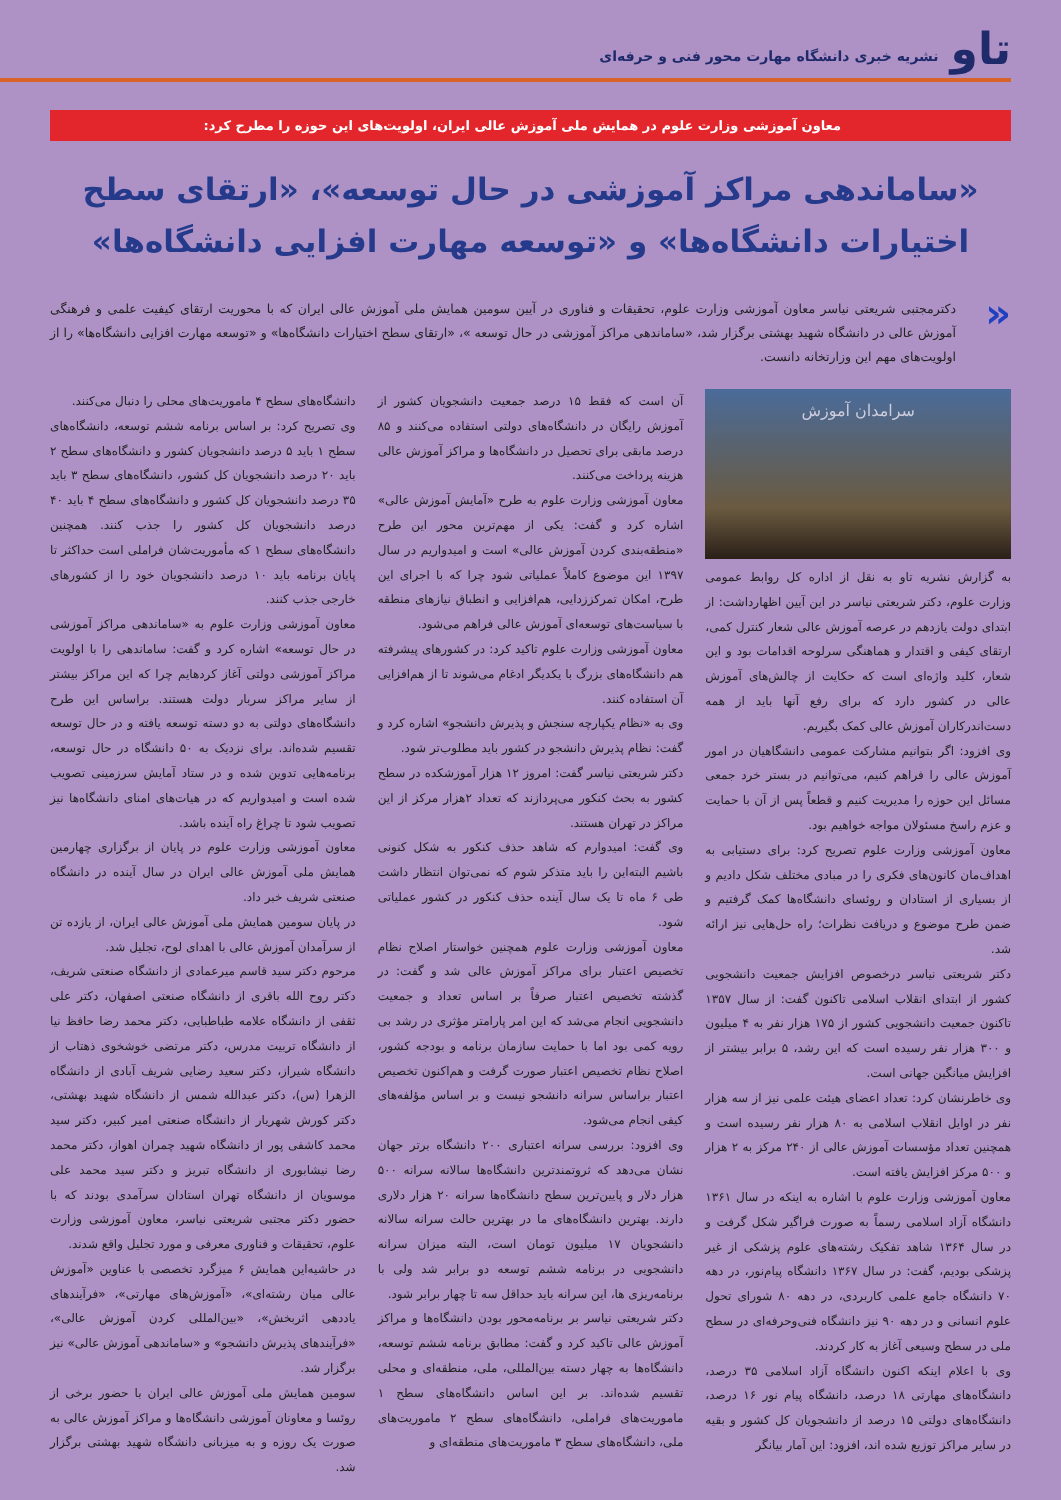تاو نشریه خبری دانشگاه مهارت محور فنی و حرفه‌ای
معاون آموزشی وزارت علوم در همایش ملی آموزش عالی ایران، اولویت‌های این حوزه را مطرح کرد:
«ساماندهی مراکز آموزشی در حال توسعه»، «ارتقای سطح اختیارات دانشگاه‌ها» و «توسعه مهارت افزایی دانشگاه‌ها»
« دکترمجتبی شریعتی نیاسر معاون آموزشی وزارت علوم، تحقیقات و فناوری در آیین سومین همایش ملی آموزش عالی ایران که با محوریت ارتقای کیفیت علمی و فرهنگی آموزش عالی در دانشگاه شهید بهشتی برگزار شد، «ساماندهی مراکز آموزشی در حال توسعه »، «ارتقای سطح اختیارات دانشگاه‌ها» و «توسعه مهارت افزایی دانشگاه‌ها» را از اولویت‌های مهم این وزارتخانه دانست.
سرامدان آموزش
به گزارش نشریه تاو به نقل از اداره کل روابط عمومی وزارت علوم، دکتر شریعتی نیاسر در این آیین اظهارداشت: از ابتدای دولت یازدهم در عرصه آموزش عالی شعار کنترل کمی، ارتقای کیفی و اقتدار و هماهنگی سرلوحه اقدامات بود و این شعار، کلید واژه‌ای است که حکایت از چالش‌های آموزش عالی در کشور دارد که برای رفع آنها باید از همه دست‌اندرکاران آموزش عالی کمک بگیریم.
وی افزود: اگر بتوانیم مشارکت عمومی دانشگاهیان در امور آموزش عالی را فراهم کنیم، می‌توانیم در بستر خرد جمعی مسائل این حوزه را مدیریت کنیم و قطعاً پس از آن با حمایت و عزم راسخ مسئولان مواجه خواهیم بود.
معاون آموزشی وزارت علوم تصریح کرد: برای دستیابی به اهداف‌مان کانون‌های فکری را در مبادی مختلف شکل دادیم و از بسیاری از استادان و روئسای دانشگاه‌ها کمک گرفتیم و ضمن طرح موضوع و دریافت نظرات؛ راه حل‌هایی نیز ارائه شد.
دکتر شریعتی نیاسر درخصوص افزایش جمعیت دانشجویی کشور از ابتدای انقلاب اسلامی تاکنون گفت: از سال ۱۳۵۷ تاکنون جمعیت دانشجویی کشور از ۱۷۵ هزار نفر به ۴ میلیون و ۳۰۰ هزار نفر رسیده است که این رشد، ۵ برابر بیشتر از افزایش میانگین جهانی است.
وی خاطرنشان کرد: تعداد اعضای هیئت علمی نیز از سه هزار نفر در اوایل انقلاب اسلامی به ۸۰ هزار نفر رسیده است و همچنین تعداد مؤسسات آموزش عالی از ۲۴۰ مرکز به ۲ هزار و ۵۰۰ مرکز افزایش یافته است.
معاون آموزشی وزارت علوم با اشاره به اینکه در سال ۱۳۶۱ دانشگاه آزاد اسلامی رسماً به صورت فراگیر شکل گرفت و در سال ۱۳۶۴ شاهد تفکیک رشته‌های علوم پزشکی از غیر پزشکی بودیم، گفت: در سال ۱۳۶۷ دانشگاه پیام‌نور، در دهه ۷۰ دانشگاه جامع علمی کاربردی، در دهه ۸۰ شورای تحول علوم انسانی و در دهه ۹۰ نیز دانشگاه فنی‌وحرفه‌ای در سطح ملی در سطح وسیعی آغاز به کار کردند.
وی با اعلام اینکه اکنون دانشگاه آزاد اسلامی ۳۵ درصد، دانشگاه‌های مهارتی ۱۸ درصد، دانشگاه پیام نور ۱۶ درصد، دانشگاه‌های دولتی ۱۵ درصد از دانشجویان کل کشور و بقیه در سایر مراکز توزیع شده اند، افزود: این آمار بیانگر
آن است که فقط ۱۵ درصد جمعیت دانشجویان کشور از آموزش رایگان در دانشگاه‌های دولتی استفاده می‌کنند و ۸۵ درصد مابقی برای تحصیل در دانشگاه‌ها و مراکز آموزش عالی هزینه پرداخت می‌کنند.
معاون آموزشی وزارت علوم به طرح «آمایش آموزش عالی» اشاره کرد و گفت: یکی از مهم‌ترین محور این طرح «منطقه‌بندی کردن آموزش عالی» است و امیدواریم در سال ۱۳۹۷ این موضوع کاملاً عملیاتی شود چرا که با اجرای این طرح، امکان تمرکززدایی، هم‌افزایی و انطباق نیازهای منطقه با سیاست‌های توسعه‌ای آموزش عالی فراهم می‌شود.
معاون آموزشی وزارت علوم تاکید کرد: در کشورهای پیشرفته هم دانشگاه‌های بزرگ با یکدیگر ادغام می‌شوند تا از هم‌افزایی آن استفاده کنند.
وی به «نظام یکپارچه سنجش و پذیرش دانشجو» اشاره کرد و گفت: نظام پذیرش دانشجو در کشور باید مطلوب‌تر شود.
دکتر شریعتی نیاسر گفت: امروز ۱۲ هزار آموزشکده در سطح کشور به بحث کنکور می‌پردازند که تعداد ۲هزار مرکز از این مراکز در تهران هستند.
وی گفت: امیدوارم که شاهد حذف کنکور به شکل کنونی باشیم البته‌این را باید متذکر شوم که نمی‌توان انتظار داشت طی ۶ ماه تا یک سال آینده حذف کنکور در کشور عملیاتی شود.
معاون آموزشی وزارت علوم همچنین خواستار اصلاح نظام تخصیص اعتبار برای مراکز آموزش عالی شد و گفت: در گذشته تخصیص اعتبار صرفاً بر اساس تعداد و جمعیت دانشجویی انجام می‌شد که این امر پارامتر مؤثری در رشد بی رویه کمی بود اما با حمایت سازمان برنامه و بودجه کشور، اصلاح نظام تخصیص اعتبار صورت گرفت و هم‌اکنون تخصیص اعتبار براساس سرانه دانشجو نیست و بر اساس مؤلفه‌های کیفی انجام می‌شود.
وی افزود: بررسی سرانه اعتباری ۲۰۰ دانشگاه برتر جهان نشان می‌دهد که ثروتمندترین دانشگاه‌ها سالانه سرانه ۵۰۰ هزار دلار و پایین‌ترین سطح دانشگاه‌ها سرانه ۲۰ هزار دلاری دارند. بهترین دانشگاه‌های ما در بهترین حالت سرانه سالانه دانشجویان ۱۷ میلیون تومان است، البته میزان سرانه دانشجویی در برنامه ششم توسعه دو برابر شد ولی با برنامه‌ریزی ها، این سرانه باید حداقل سه تا چهار برابر شود.
دکتر شریعتی نیاسر بر برنامه‌محور بودن دانشگاه‌ها و مراکز آموزش عالی تاکید کرد و گفت: مطابق برنامه ششم توسعه، دانشگاه‌ها به چهار دسته بین‌المللی، ملی، منطقه‌ای و محلی تقسیم شده‌اند. بر این اساس دانشگاه‌های سطح ۱ ماموریت‌های فراملی، دانشگاه‌های سطح ۲ ماموریت‌های ملی، دانشگاه‌های سطح ۳ ماموریت‌های منطقه‌ای و
دانشگاه‌های سطح ۴ ماموریت‌های محلی را دنبال می‌کنند.
وی تصریح کرد: بر اساس برنامه ششم توسعه، دانشگاه‌های سطح ۱ باید ۵ درصد دانشجویان کشور و دانشگاه‌های سطح ۲ باید ۲۰ درصد دانشجویان کل کشور، دانشگاه‌های سطح ۳ باید ۳۵ درصد دانشجویان کل کشور و دانشگاه‌های سطح ۴ باید ۴۰ درصد دانشجویان کل کشور را جذب کنند. همچنین دانشگاه‌های سطح ۱ که مأموریت‌شان فراملی است حداکثر تا پایان برنامه باید ۱۰ درصد دانشجویان خود را از کشورهای خارجی جذب کنند.
معاون آموزشی وزارت علوم به «ساماندهی مراکز آموزشی در حال توسعه» اشاره کرد و گفت: ساماندهی را با اولویت مراکز آموزشی دولتی آغاز کردهایم چرا که این مراکز بیشتر از سایر مراکز سربار دولت هستند. براساس این طرح دانشگاه‌های دولتی به دو دسته توسعه یافته و در حال توسعه تقسیم شده‌اند. برای نزدیک به ۵۰ دانشگاه در حال توسعه، برنامه‌هایی تدوین شده و در ستاد آمایش سرزمینی تصویب شده است و امیدواریم که در هیات‌های امنای دانشگاه‌ها نیز تصویب شود تا چراغ راه آینده باشد.
معاون آموزشی وزارت علوم در پایان از برگزاری چهارمین همایش ملی آموزش عالی ایران در سال آینده در دانشگاه صنعتی شریف خبر داد.
در پایان سومین همایش ملی آموزش عالی ایران، از یازده تن از سرآمدان آموزش عالی با اهدای لوح، تجلیل شد.
مرحوم دکتر سید قاسم میرعمادی از دانشگاه صنعتی شریف، دکتر روح الله باقری از دانشگاه صنعتی اصفهان، دکتر علی ثقفی از دانشگاه علامه طباطبایی، دکتر محمد رضا حافظ نیا از دانشگاه تربیت مدرس، دکتر مرتضی خوشخوی ذهتاب از دانشگاه شیراز، دکتر سعید رضایی شریف آبادی از دانشگاه الزهرا (س)، دکتر عبدالله شمس از دانشگاه شهید بهشتی، دکتر کورش شهریار از دانشگاه صنعتی امیر کبیر، دکتر سید محمد کاشفی پور از دانشگاه شهید چمران اهواز، دکتر محمد رضا نیشابوری از دانشگاه تبریز و دکتر سید محمد علی موسویان از دانشگاه تهران استادان سرآمدی بودند که با حضور دکتر مجتبی شریعتی نیاسر، معاون آموزشی وزارت علوم، تحقیقات و فناوری معرفی و مورد تجلیل واقع شدند.
در حاشیه‌این همایش ۶ میزگرد تخصصی با عناوین «آموزش عالی میان رشته‌ای»، «آموزش‌های مهارتی»، «فرآیندهای یاددهی اثربخش»، «بین‌المللی کردن آموزش عالی»، «فرآیندهای پذیرش دانشجو» و «ساماندهی آموزش عالی» نیز برگزار شد.
سومین همایش ملی آموزش عالی ایران با حضور برخی از روئسا و معاونان آموزشی دانشگاه‌ها و مراکز آموزش عالی به صورت یک روزه و به میزبانی دانشگاه شهید بهشتی برگزار شد.